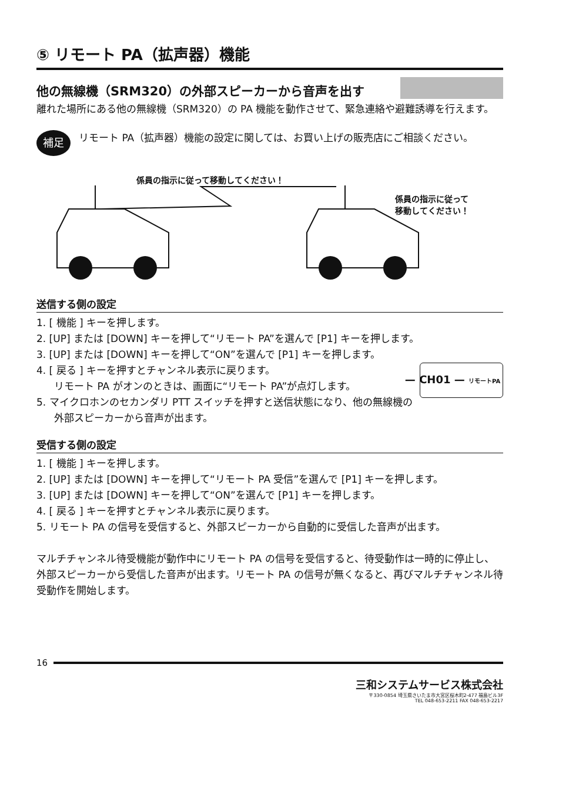⑤ リモート PA（拡声器）機能
他の無線機（SRM320）の外部スピーカーから音声を出す
離れた場所にある他の無線機（SRM320）の PA 機能を動作させて、緊急連絡や避難誘導を行えます。
補足
リモート PA（拡声器）機能の設定に関しては、お買い上げの販売店にご相談ください。
係員の指示に従って移動してください！
係員の指示に従って
移動してください！
送信する側の設定
1. [ 機能 ] キーを押します。
2. [UP] または [DOWN] キーを押して“リモート PA”を選んで [P1] キーを押します。
3. [UP] または [DOWN] キーを押して“ON”を選んで [P1] キーを押します。
— CH01 — リモートPA
4. [ 戻る ] キーを押すとチャンネル表示に戻ります。
リモート PA がオンのときは、画面に“リモート PA”が点灯します。
5. マイクロホンのセカンダリ PTT スイッチを押すと送信状態になり、他の無線機の外部スピーカーから音声が出ます。
受信する側の設定
1. [ 機能 ] キーを押します。
2. [UP] または [DOWN] キーを押して“リモート PA 受信”を選んで [P1] キーを押します。
3. [UP] または [DOWN] キーを押して“ON”を選んで [P1] キーを押します。
4. [ 戻る ] キーを押すとチャンネル表示に戻ります。
5. リモート PA の信号を受信すると、外部スピーカーから自動的に受信した音声が出ます。
マルチチャンネル待受機能が動作中にリモート PA の信号を受信すると、待受動作は一時的に停止し、外部スピーカーから受信した音声が出ます。リモート PA の信号が無くなると、再びマルチチャンネル待受動作を開始します。
16
三和システムサービス株式会社
〒330-0854 埼玉県さいたま市大宮区桜木町2-477 福島ビル3F
TEL 048-653-2211 FAX 048-653-2217